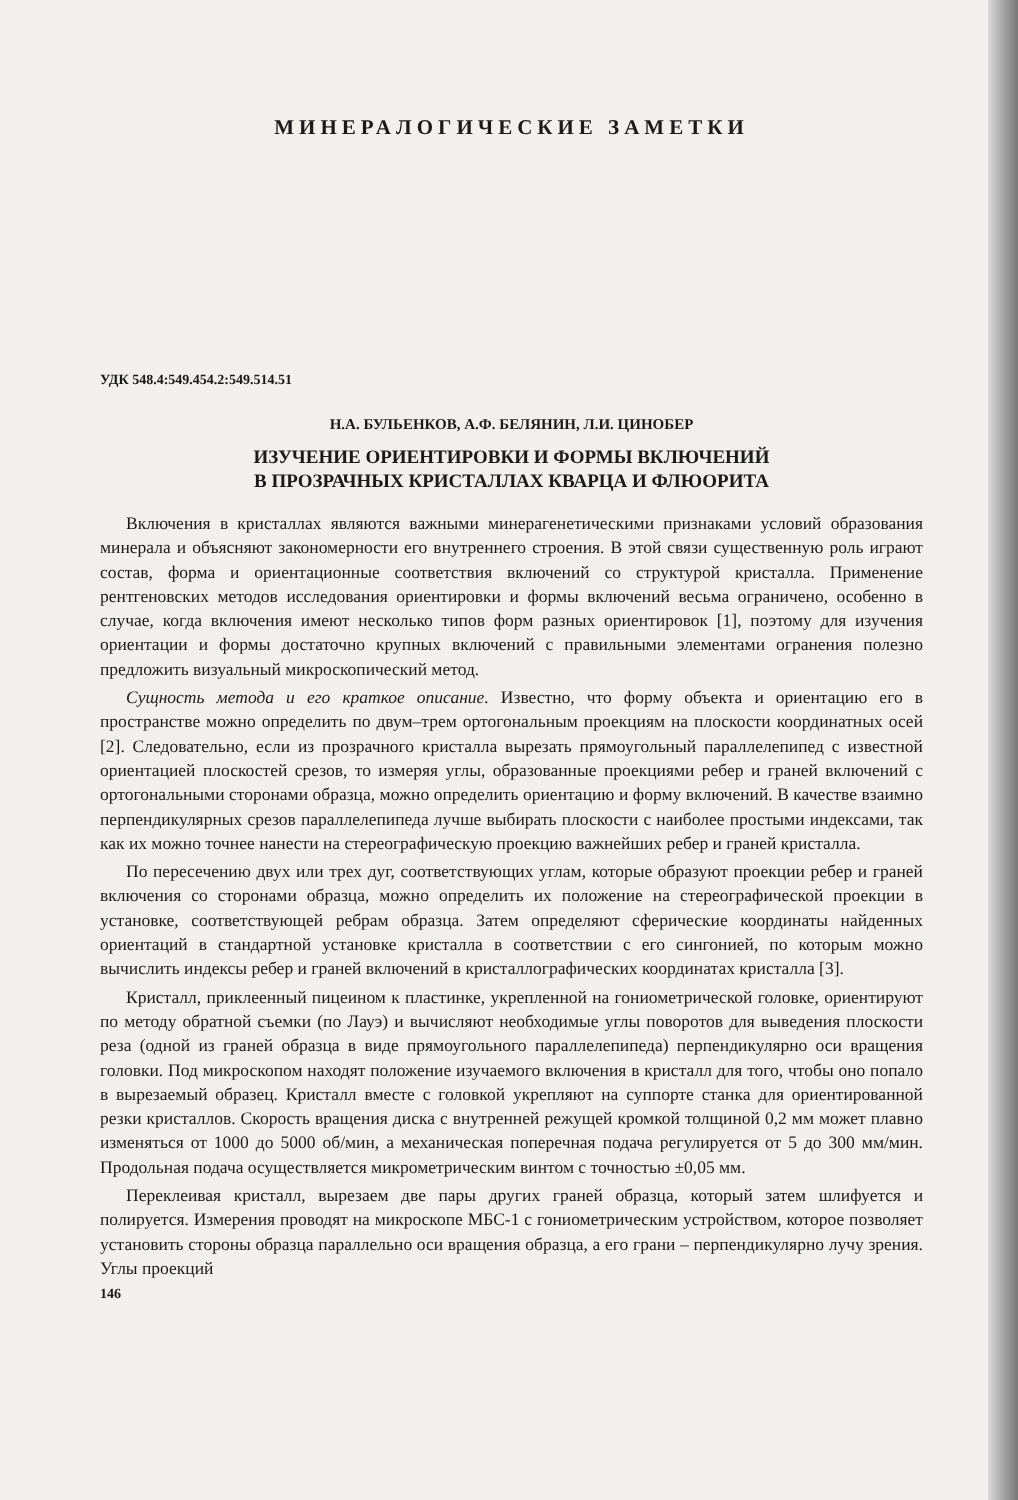МИНЕРАЛОГИЧЕСКИЕ ЗАМЕТКИ
УДК 548.4:549.454.2:549.514.51
Н.А. БУЛЬЕНКОВ, А.Ф. БЕЛЯНИН, Л.И. ЦИНОБЕР
ИЗУЧЕНИЕ ОРИЕНТИРОВКИ И ФОРМЫ ВКЛЮЧЕНИЙ
В ПРОЗРАЧНЫХ КРИСТАЛЛАХ КВАРЦА И ФЛЮОРИТА
Включения в кристаллах являются важными минерагенетическими признаками условий образования минерала и объясняют закономерности его внутреннего строения. В этой связи существенную роль играют состав, форма и ориентационные соответствия включений со структурой кристалла. Применение рентгеновских методов исследования ориентировки и формы включений весьма ограничено, особенно в случае, когда включения имеют несколько типов форм разных ориентировок [1], поэтому для изучения ориентации и формы достаточно крупных включений с правильными элементами огранения полезно предложить визуальный микроскопический метод.
Сущность метода и его краткое описание. Известно, что форму объекта и ориентацию его в пространстве можно определить по двум–трем ортогональным проекциям на плоскости координатных осей [2]. Следовательно, если из прозрачного кристалла вырезать прямоугольный параллелепипед с известной ориентацией плоскостей срезов, то измеряя углы, образованные проекциями ребер и граней включений с ортогональными сторонами образца, можно определить ориентацию и форму включений. В качестве взаимно перпендикулярных срезов параллелепипеда лучше выбирать плоскости с наиболее простыми индексами, так как их можно точнее нанести на стереографическую проекцию важнейших ребер и граней кристалла.
По пересечению двух или трех дуг, соответствующих углам, которые образуют проекции ребер и граней включения со сторонами образца, можно определить их положение на стереографической проекции в установке, соответствующей ребрам образца. Затем определяют сферические координаты найденных ориентаций в стандартной установке кристалла в соответствии с его сингонией, по которым можно вычислить индексы ребер и граней включений в кристаллографических координатах кристалла [3].
Кристалл, приклеенный пицеином к пластинке, укрепленной на гониометрической головке, ориентируют по методу обратной съемки (по Лауэ) и вычисляют необходимые углы поворотов для выведения плоскости реза (одной из граней образца в виде прямоугольного параллелепипеда) перпендикулярно оси вращения головки. Под микроскопом находят положение изучаемого включения в кристалл для того, чтобы оно попало в вырезаемый образец. Кристалл вместе с головкой укрепляют на суппорте станка для ориентированной резки кристаллов. Скорость вращения диска с внутренней режущей кромкой толщиной 0,2 мм может плавно изменяться от 1000 до 5000 об/мин, а механическая поперечная подача регулируется от 5 до 300 мм/мин. Продольная подача осуществляется микрометрическим винтом с точностью ±0,05 мм.
Переклеивая кристалл, вырезаем две пары других граней образца, который затем шлифуется и полируется. Измерения проводят на микроскопе МБС-1 с гониометрическим устройством, которое позволяет установить стороны образца параллельно оси вращения образца, а его грани – перпендикулярно лучу зрения. Углы проекций
146